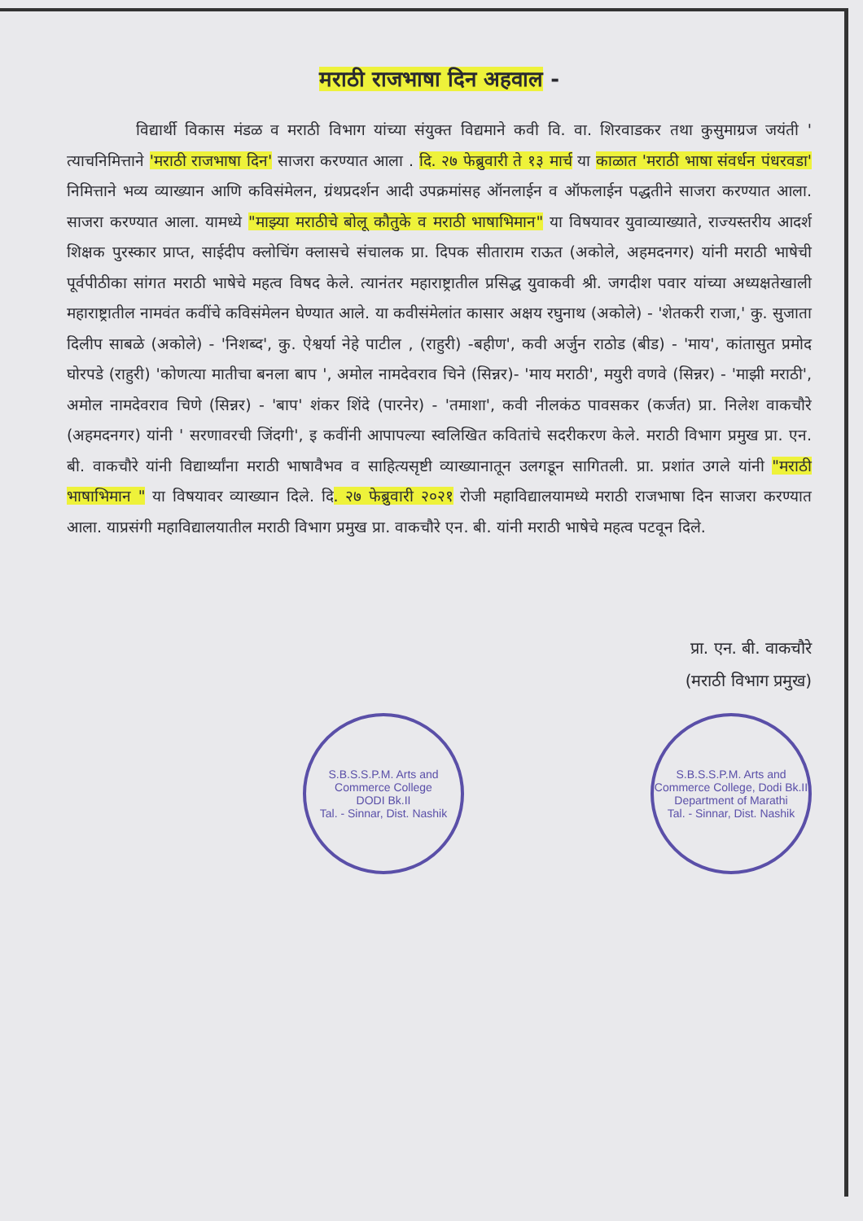मराठी राजभाषा दिन अहवाल -
विद्यार्थी विकास मंडळ व मराठी विभाग यांच्या संयुक्त विद्यमाने कवी वि. वा. शिरवाडकर तथा कुसुमाग्रज जयंती ' त्याचनिमित्ताने 'मराठी राजभाषा दिन' साजरा करण्यात आला . दि. २७ फेब्रुवारी ते १३ मार्च या काळात 'मराठी भाषा संवर्धन पंधरवडा' निमित्ताने भव्य व्याख्यान आणि कविसंमेलन, ग्रंथप्रदर्शन आदी उपक्रमांसह ऑनलाईन व ऑफलाईन पद्धतीने साजरा करण्यात आला. साजरा करण्यात आला. यामध्ये "माझ्या मराठीचे बोलू कौतुके व मराठी भाषाभिमान" या विषयावर युवाव्याख्याते, राज्यस्तरीय आदर्श शिक्षक पुरस्कार प्राप्त, साईदीप क्लोचिंग क्लासचे संचालक प्रा. दिपक सीताराम राऊत (अकोले, अहमदनगर) यांनी मराठी भाषेची पूर्वपीठीका सांगत मराठी भाषेचे महत्व विषद केले. त्यानंतर महाराष्ट्रातील प्रसिद्ध युवाकवी श्री. जगदीश पवार यांच्या अध्यक्षतेखाली महाराष्ट्रातील नामवंत कवींचे कविसंमेलन घेण्यात आले. या कवीसंमेलांत कासार अक्षय रघुनाथ (अकोले) - 'शेतकरी राजा,' कु. सुजाता दिलीप साबळे (अकोले) - 'निशब्द', कु. ऐश्वर्या नेहे पाटील , (राहुरी) -बहीण', कवी अर्जुन राठोड (बीड) - 'माय', कांतासुत प्रमोद घोरपडे (राहुरी) 'कोणत्या मातीचा बनला बाप ', अमोल नामदेवराव चिने (सिन्नर)- 'माय मराठी', मयुरी वणवे (सिन्नर) - 'माझी मराठी', अमोल नामदेवराव चिणे (सिन्नर) - 'बाप' शंकर शिंदे (पारनेर) - 'तमाशा', कवी नीलकंठ पावसकर (कर्जत) प्रा. निलेश वाकचौरे (अहमदनगर) यांनी ' सरणावरची जिंदगी', इ कवींनी आपापल्या स्वलिखित कवितांचे सदरीकरण केले. मराठी विभाग प्रमुख प्रा. एन. बी. वाकचौरे यांनी विद्यार्थ्यांना मराठी भाषावैभव व साहित्यसृष्टी व्याख्यानातून उलगडून सागितली. प्रा. प्रशांत उगले यांनी "मराठी भाषाभिमान " या विषयावर व्याख्यान दिले. दि. २७ फेब्रुवारी २०२१ रोजी महाविद्यालयामध्ये मराठी राजभाषा दिन साजरा करण्यात आला. याप्रसंगी महाविद्यालयातील मराठी विभाग प्रमुख प्रा. वाकचौरे एन. बी. यांनी मराठी भाषेचे महत्व पटवून दिले.
प्रा. एन. बी. वाकचौरे
(मराठी विभाग प्रमुख)
S.B.S.S.P.M. Arts and Commerce College
DODI Bk.II
Tal. - Sinnar, Dist. Nashik
S.B.S.S.P.M. Arts and Commerce College, Dodi Bk.II
Department of Marathi
Tal. - Sinnar, Dist. Nashik